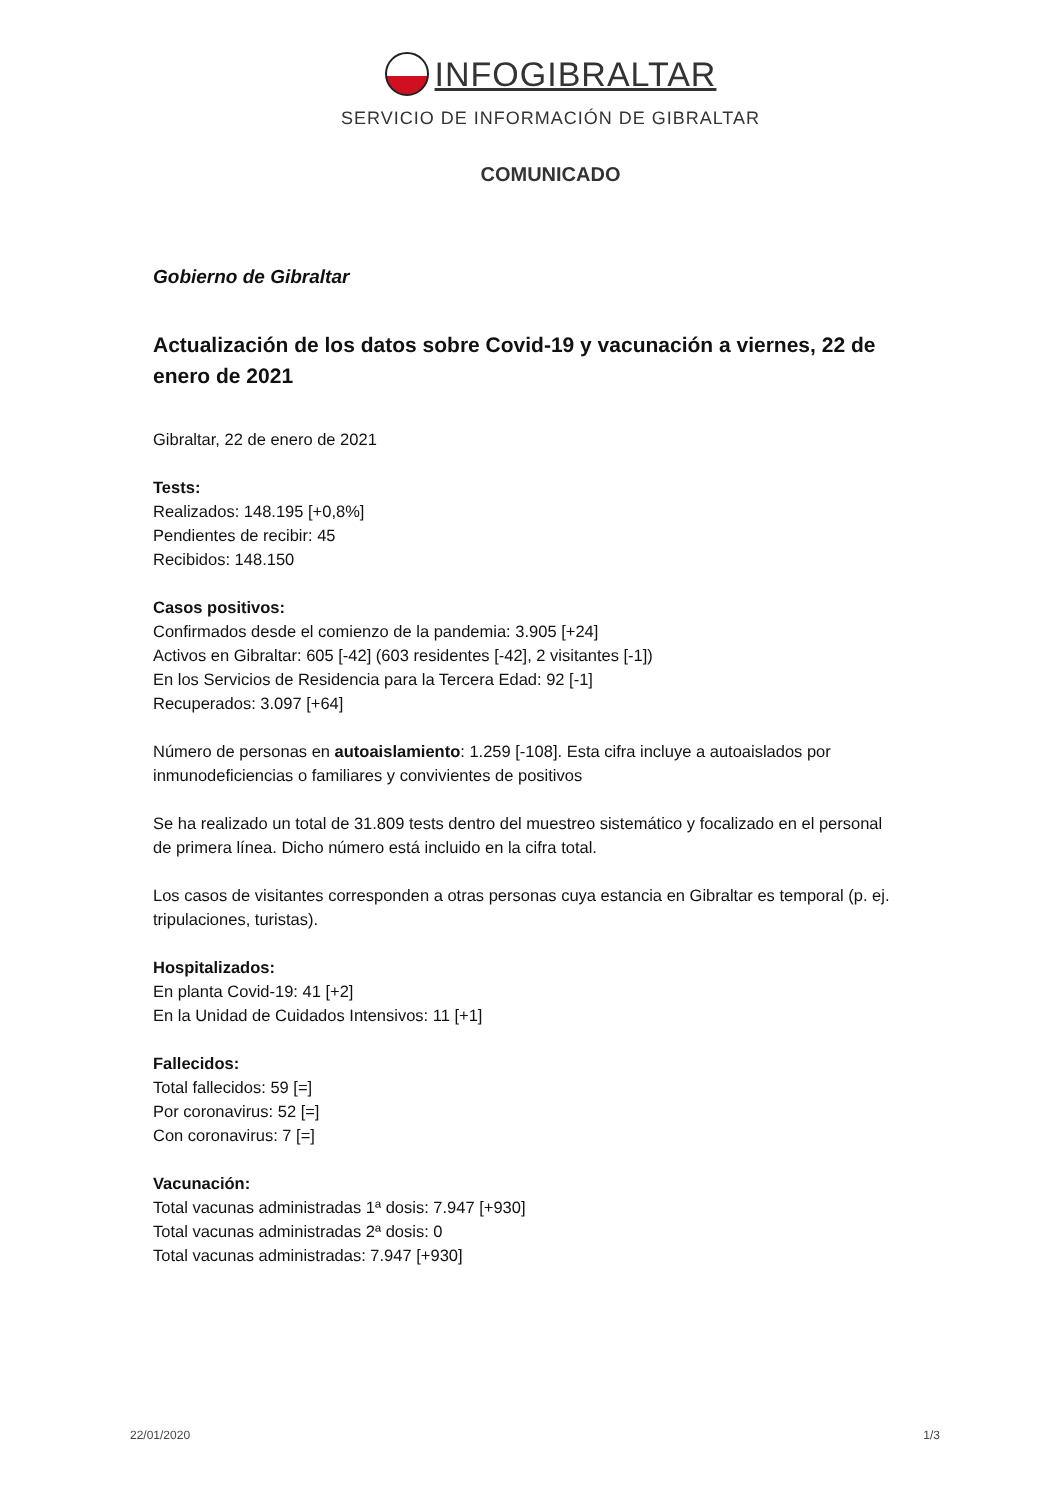INFOGIBRALTAR
SERVICIO DE INFORMACIÓN DE GIBRALTAR
COMUNICADO
Gobierno de Gibraltar
Actualización de los datos sobre Covid-19 y vacunación a viernes, 22 de enero de 2021
Gibraltar, 22 de enero de 2021
Tests:
Realizados: 148.195 [+0,8%]
Pendientes de recibir: 45
Recibidos: 148.150
Casos positivos:
Confirmados desde el comienzo de la pandemia: 3.905 [+24]
Activos en Gibraltar: 605 [-42] (603 residentes [-42], 2 visitantes [-1])
En los Servicios de Residencia para la Tercera Edad: 92 [-1]
Recuperados: 3.097 [+64]
Número de personas en autoaislamiento: 1.259 [-108]. Esta cifra incluye a autoaislados por inmunodeficiencias o familiares y convivientes de positivos
Se ha realizado un total de 31.809 tests dentro del muestreo sistemático y focalizado en el personal de primera línea. Dicho número está incluido en la cifra total.
Los casos de visitantes corresponden a otras personas cuya estancia en Gibraltar es temporal (p. ej. tripulaciones, turistas).
Hospitalizados:
En planta Covid-19: 41 [+2]
En la Unidad de Cuidados Intensivos: 11 [+1]
Fallecidos:
Total fallecidos: 59 [=]
Por coronavirus: 52 [=]
Con coronavirus: 7 [=]
Vacunación:
Total vacunas administradas 1ª dosis: 7.947 [+930]
Total vacunas administradas 2ª dosis: 0
Total vacunas administradas: 7.947 [+930]
22/01/2020 1/3